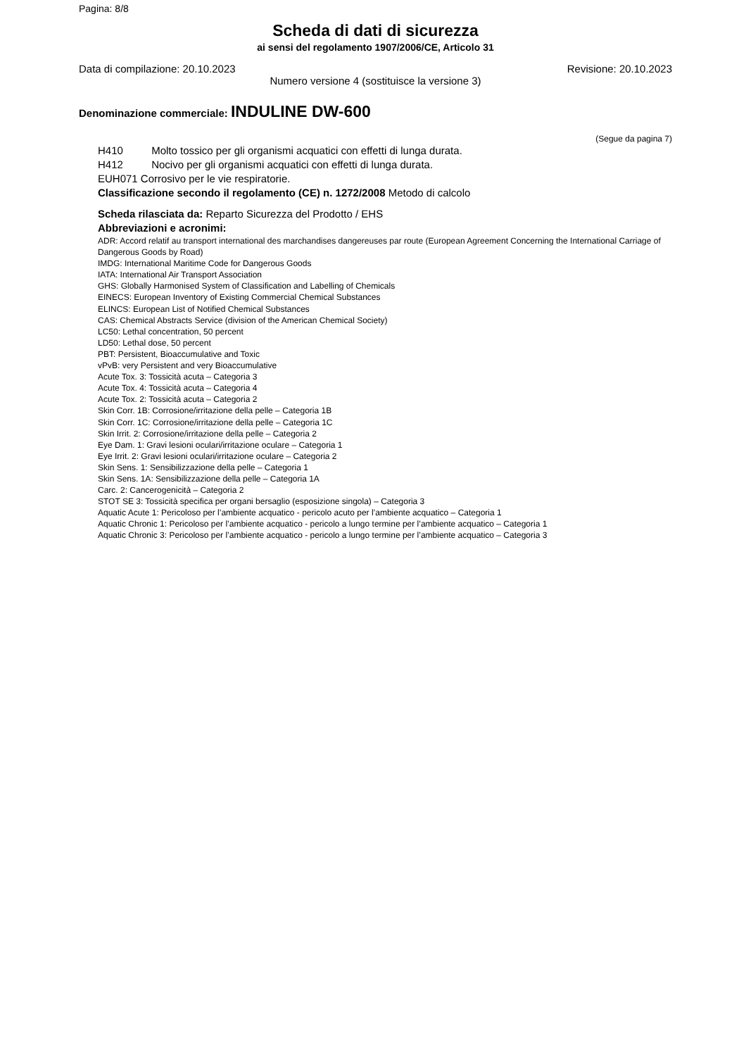Pagina: 8/8
Scheda di dati di sicurezza
ai sensi del regolamento 1907/2006/CE, Articolo 31
Data di compilazione: 20.10.2023 Revisione: 20.10.2023
Numero versione 4 (sostituisce la versione 3)
Denominazione commerciale: INDULINE DW-600
(Segue da pagina 7)
H410 Molto tossico per gli organismi acquatici con effetti di lunga durata.
H412 Nocivo per gli organismi acquatici con effetti di lunga durata.
EUH071 Corrosivo per le vie respiratorie.
Classificazione secondo il regolamento (CE) n. 1272/2008 Metodo di calcolo
Scheda rilasciata da: Reparto Sicurezza del Prodotto / EHS
Abbreviazioni e acronimi:
ADR: Accord relatif au transport international des marchandises dangereuses par route (European Agreement Concerning the International Carriage of Dangerous Goods by Road)
IMDG: International Maritime Code for Dangerous Goods
IATA: International Air Transport Association
GHS: Globally Harmonised System of Classification and Labelling of Chemicals
EINECS: European Inventory of Existing Commercial Chemical Substances
ELINCS: European List of Notified Chemical Substances
CAS: Chemical Abstracts Service (division of the American Chemical Society)
LC50: Lethal concentration, 50 percent
LD50: Lethal dose, 50 percent
PBT: Persistent, Bioaccumulative and Toxic
vPvB: very Persistent and very Bioaccumulative
Acute Tox. 3: Tossicità acuta – Categoria 3
Acute Tox. 4: Tossicità acuta – Categoria 4
Acute Tox. 2: Tossicità acuta – Categoria 2
Skin Corr. 1B: Corrosione/irritazione della pelle – Categoria 1B
Skin Corr. 1C: Corrosione/irritazione della pelle – Categoria 1C
Skin Irrit. 2: Corrosione/irritazione della pelle – Categoria 2
Eye Dam. 1: Gravi lesioni oculari/irritazione oculare – Categoria 1
Eye Irrit. 2: Gravi lesioni oculari/irritazione oculare – Categoria 2
Skin Sens. 1: Sensibilizzazione della pelle – Categoria 1
Skin Sens. 1A: Sensibilizzazione della pelle – Categoria 1A
Carc. 2: Cancerogenicità – Categoria 2
STOT SE 3: Tossicità specifica per organi bersaglio (esposizione singola) – Categoria 3
Aquatic Acute 1: Pericoloso per l’ambiente acquatico - pericolo acuto per l’ambiente acquatico – Categoria 1
Aquatic Chronic 1: Pericoloso per l’ambiente acquatico - pericolo a lungo termine per l’ambiente acquatico – Categoria 1
Aquatic Chronic 3: Pericoloso per l’ambiente acquatico - pericolo a lungo termine per l’ambiente acquatico – Categoria 3